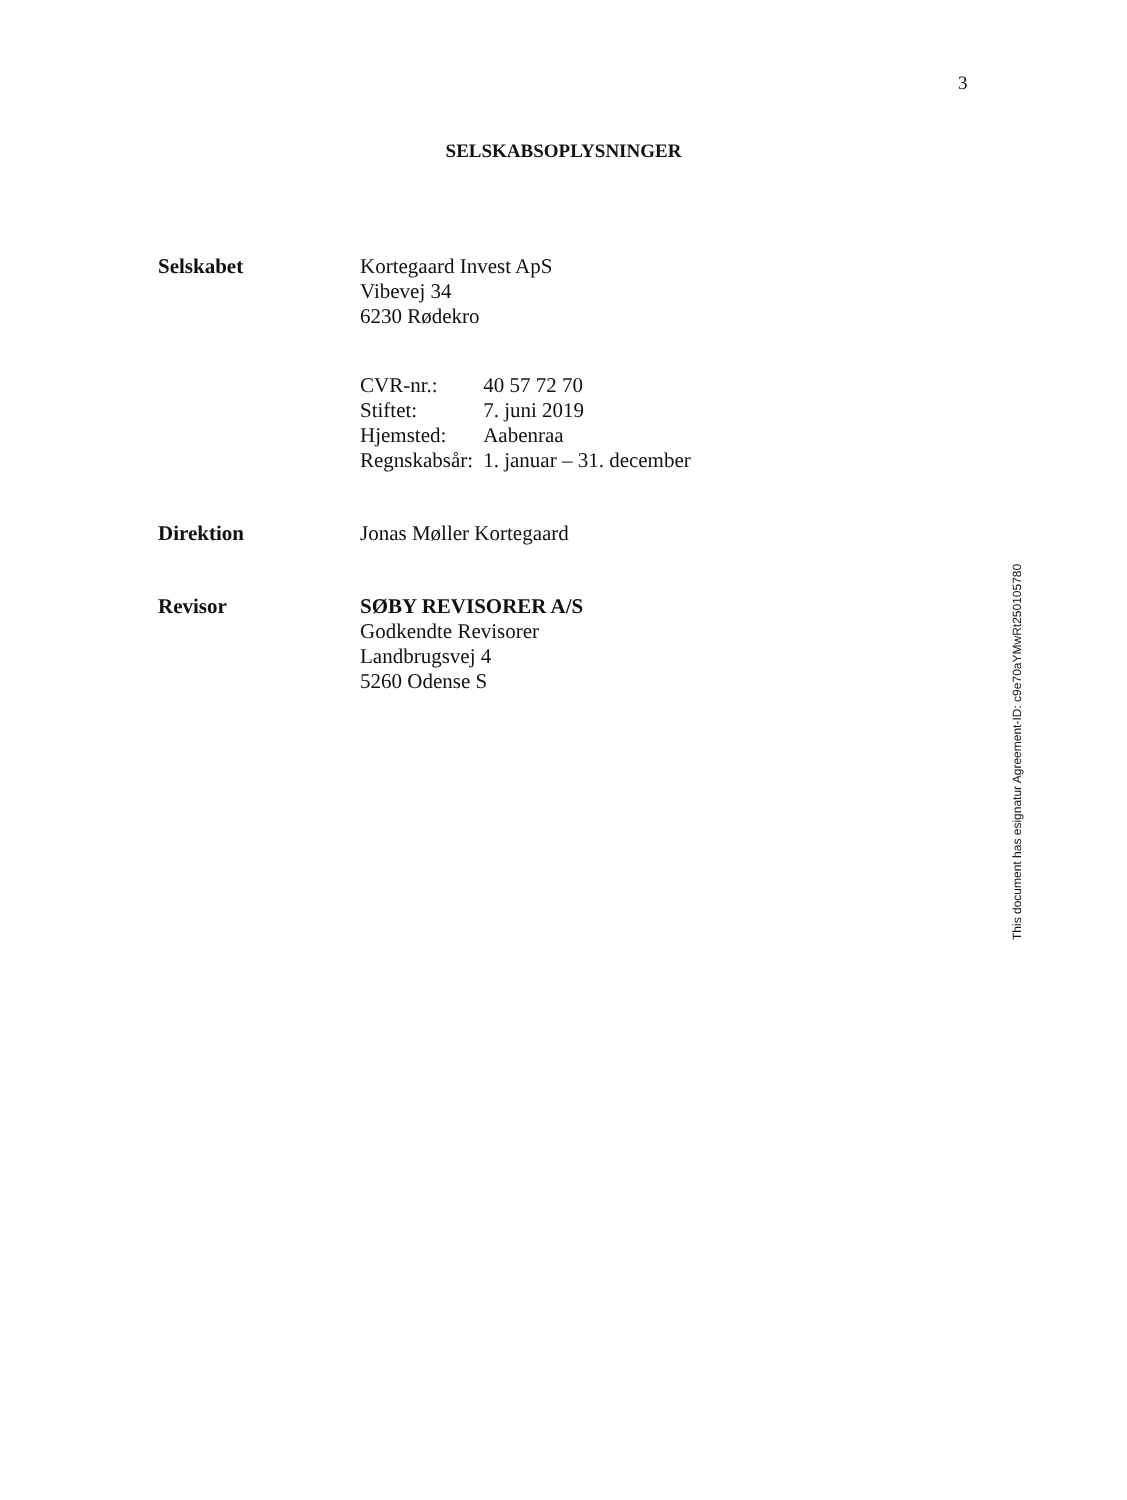3
SELSKABSOPLYSNINGER
Selskabet Kortegaard Invest ApS
Vibevej 34
6230 Rødekro
| CVR-nr.: | 40 57 72 70 |
| Stiftet: | 7. juni 2019 |
| Hjemsted: | Aabenraa |
| Regnskabsår: | 1. januar – 31. december |
Direktion Jonas Møller Kortegaard
Revisor SØBY REVISORER A/S
Godkendte Revisorer
Landbrugsvej 4
5260 Odense S
This document has esignatur Agreement-ID: c9e70aYMwRt250105780